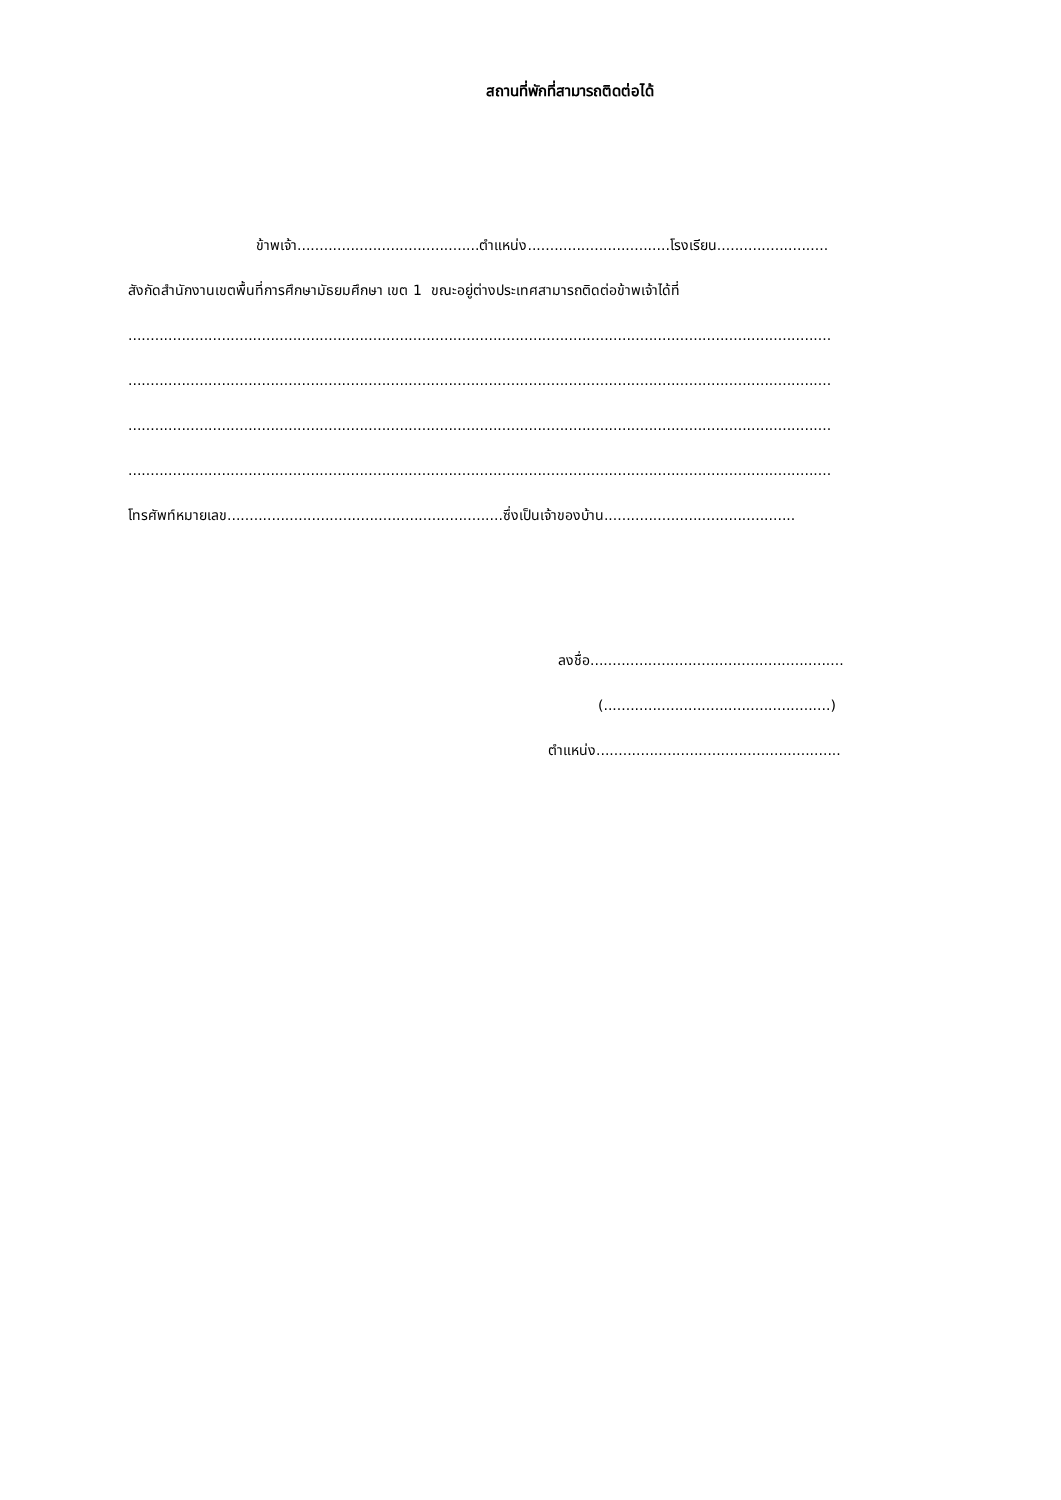สถานที่พักที่สามารถติดต่อได้
ข้าพเจ้า.........................................ตำแหน่ง................................โรงเรียน.........................
สังกัดสำนักงานเขตพื้นที่การศึกษามัธยมศึกษา เขต 1 ขณะอยู่ต่างประเทศสามารถติดต่อข้าพเจ้าได้ที่
..............................................................................................................................................................
..............................................................................................................................................................
..............................................................................................................................................................
..............................................................................................................................................................
โทรศัพท์หมายเลข..............................................................ซึ่งเป็นเจ้าของบ้าน...........................................
ลงชื่อ.........................................................
(...................................................)
ตำแหน่ง.......................................................